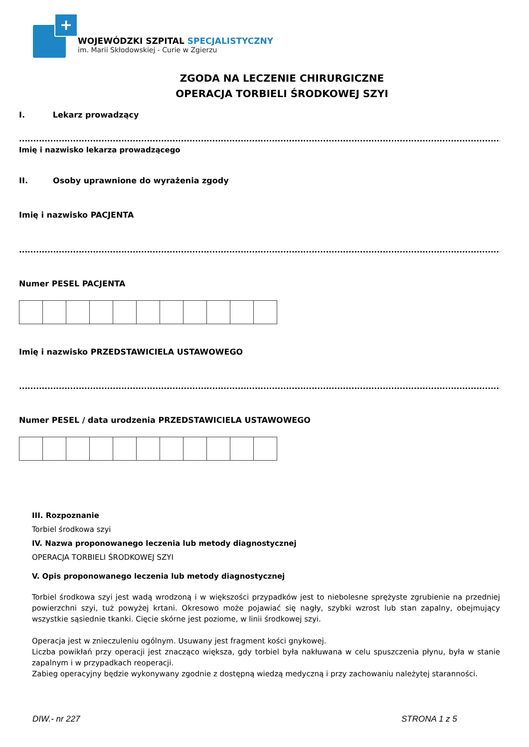+
WOJEWÓDZKI SZPITAL SPECJALISTYCZNY
im. Marii Skłodowskiej - Curie w Zgierzu
ZGODA NA LECZENIE CHIRURGICZNE
OPERACJA TORBIELI ŚRODKOWEJ SZYI
I. Lekarz prowadzący
...........................................................................................................................................................................................
Imię i nazwisko lekarza prowadzącego
II. Osoby uprawnione do wyrażenia zgody
Imię i nazwisko PACJENTA
...........................................................................................................................................................................................
Numer PESEL PACJENTA
Imię i nazwisko PRZEDSTAWICIELA USTAWOWEGO
...........................................................................................................................................................................................
Numer PESEL / data urodzenia PRZEDSTAWICIELA USTAWOWEGO
III. Rozpoznanie
Torbiel środkowa szyi
IV. Nazwa proponowanego leczenia lub metody diagnostycznej
OPERACJA TORBIELI ŚRODKOWEJ SZYI
V. Opis proponowanego leczenia lub metody diagnostycznej
Torbiel środkowa szyi jest wadą wrodzoną i w większości przypadków jest to niebolesne sprężyste zgrubienie na przedniej powierzchni szyi, tuż powyżej krtani. Okresowo może pojawiać się nagły, szybki wzrost lub stan zapalny, obejmujący wszystkie sąsiednie tkanki. Cięcie skórne jest poziome, w linii środkowej szyi.
Operacja jest w znieczuleniu ogólnym. Usuwany jest fragment kości gnykowej.
Liczba powikłań przy operacji jest znacząco większa, gdy torbiel była nakłuwana w celu spuszczenia płynu, była w stanie zapalnym i w przypadkach reoperacji.
Zabieg operacyjny będzie wykonywany zgodnie z dostępną wiedzą medyczną i przy zachowaniu należytej staranności.
DIW.- nr 227 STRONA 1 z 5